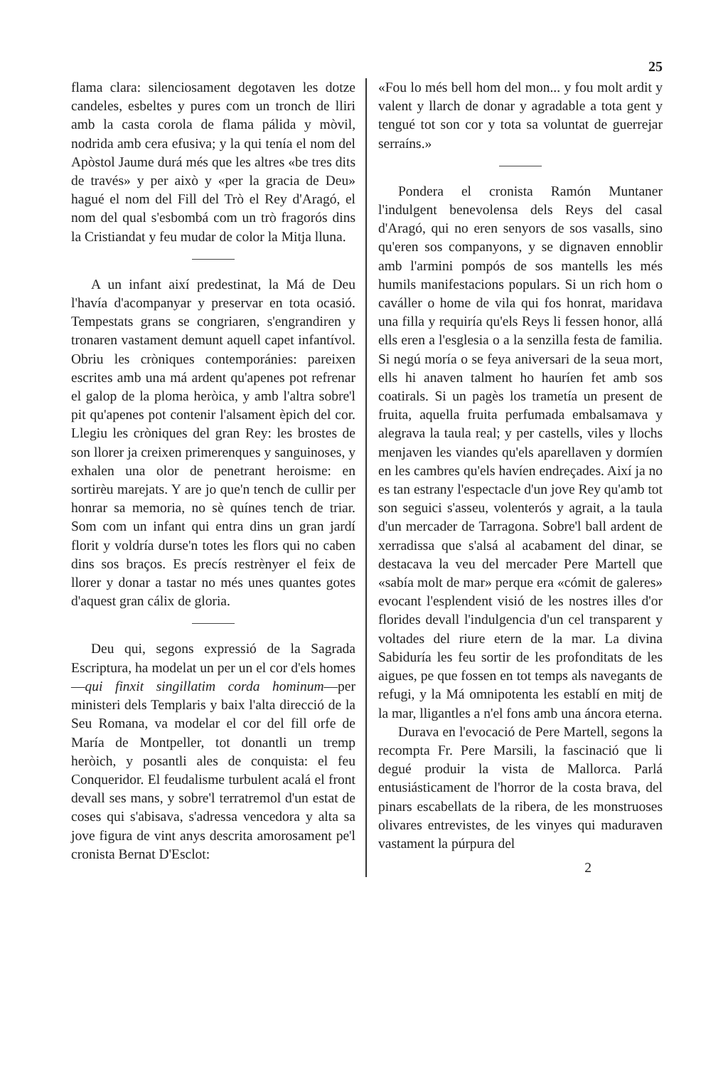25
flama clara: silenciosament degotaven les dotze candeles, esbeltes y pures com un tronch de lliri amb la casta corola de flama pálida y mòvil, nodrida amb cera efusiva; y la qui tenía el nom del Apòstol Jaume durá més que les altres «be tres dits de través» y per això y «per la gracia de Deu» hagué el nom del Fill del Trò el Rey d'Aragó, el nom del qual s'esbombá com un trò fragorós dins la Cristiandat y feu mudar de color la Mitja lluna.
A un infant així predestinat, la Má de Deu l'havía d'acompanyar y preservar en tota ocasió. Tempestats grans se congriaren, s'engrandiren y tronaren vastament demunt aquell capet infantívol. Obriu les cròniques contemporánies: pareixen escrites amb una má ardent qu'apenes pot refrenar el galop de la ploma heròica, y amb l'altra sobre'l pit qu'apenes pot contenir l'alsament èpich del cor. Llegiu les cròniques del gran Rey: les brostes de son llorer ja creixen primerenques y sanguinoses, y exhalen una olor de penetrant heroisme: en sortirèu marejats. Y are jo que'n tench de cullir per honrar sa memoria, no sè quínes tench de triar. Som com un infant qui entra dins un gran jardí florit y voldría durse'n totes les flors qui no caben dins sos braços. Es precís restrènyer el feix de llorer y donar a tastar no més unes quantes gotes d'aquest gran cálix de gloria.
Deu qui, segons expressió de la Sagrada Escriptura, ha modelat un per un el cor d'els homes—qui finxit singillatim corda hominum—per ministeri dels Templaris y baix l'alta direcció de la Seu Romana, va modelar el cor del fill orfe de María de Montpeller, tot donantli un tremp heròich, y posantli ales de conquista: el feu Conqueridor. El feudalisme turbulent acalá el front devall ses mans, y sobre'l terratremol d'un estat de coses qui s'abisava, s'adressa vencedora y alta sa jove figura de vint anys descrita amorosament pe'l cronista Bernat D'Esclot:
«Fou lo més bell hom del mon... y fou molt ardit y valent y llarch de donar y agradable a tota gent y tengué tot son cor y tota sa voluntat de guerrejar serraíns.»
Pondera el cronista Ramón Muntaner l'indulgent benevolensa dels Reys del casal d'Aragó, qui no eren senyors de sos vasalls, sino qu'eren sos companyons, y se dignaven ennoblir amb l'armini pompós de sos mantells les més humils manifestacions populars. Si un rich hom o caváller o home de vila qui fos honrat, maridava una filla y requiría qu'els Reys li fessen honor, allá ells eren a l'esglesia o a la senzilla festa de familia. Si negú moría o se feya aniversari de la seua mort, ells hi anaven talment ho hauríen fet amb sos coatirals. Si un pagès los trametía un present de fruita, aquella fruita perfumada embalsamava y alegrava la taula real; y per castells, viles y llochs menjaven les viandes qu'els aparellaven y dormíen en les cambres qu'els havíen endreçades. Així ja no es tan estrany l'espectacle d'un jove Rey qu'amb tot son seguici s'asseu, volenterós y agrait, a la taula d'un mercader de Tarragona. Sobre'l ball ardent de xerradissa que s'alsá al acabament del dinar, se destacava la veu del mercader Pere Martell que «sabía molt de mar» perque era «cómit de galeres» evocant l'esplendent visió de les nostres illes d'or florides devall l'indulgencia d'un cel transparent y voltades del riure etern de la mar. La divina Sabiduría les feu sortir de les profonditats de les aigues, pe que fossen en tot temps als navegants de refugi, y la Má omnipotenta les establí en mitj de la mar, lligantles a n'el fons amb una áncora eterna.
Durava en l'evocació de Pere Martell, segons la recompta Fr. Pere Marsili, la fascinació que li degué produir la vista de Mallorca. Parlá entusiásticament de l'horror de la costa brava, del pinars escabellats de la ribera, de les monstruoses olivares entrevistes, de les vinyes qui maduraven vastament la púrpura del
2